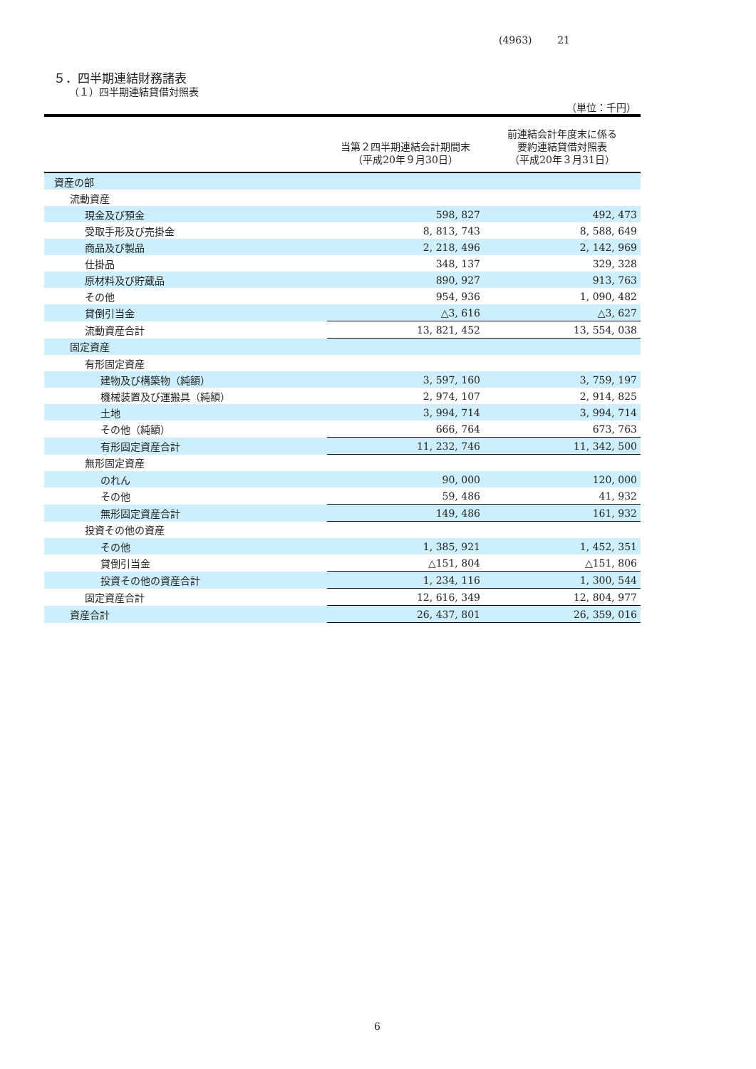(4963) 21
５．四半期連結財務諸表
（１）四半期連結貸借対照表
（単位：千円）
| | 当第２四半期連結会計期間末 （平成20年９月30日） | 前連結会計年度末に係る 要約連結貸借対照表 （平成20年３月31日） |
| --- | --- | --- |
| 資産の部 | | |
| 流動資産 | | |
| 現金及び預金 | 598, 827 | 492, 473 |
| 受取手形及び売掛金 | 8, 813, 743 | 8, 588, 649 |
| 商品及び製品 | 2, 218, 496 | 2, 142, 969 |
| 仕掛品 | 348, 137 | 329, 328 |
| 原材料及び貯蔵品 | 890, 927 | 913, 763 |
| その他 | 954, 936 | 1, 090, 482 |
| 貸倒引当金 | △3, 616 | △3, 627 |
| 流動資産合計 | 13, 821, 452 | 13, 554, 038 |
| 固定資産 | | |
| 有形固定資産 | | |
| 建物及び構築物（純額） | 3, 597, 160 | 3, 759, 197 |
| 機械装置及び運搬具（純額） | 2, 974, 107 | 2, 914, 825 |
| 土地 | 3, 994, 714 | 3, 994, 714 |
| その他（純額） | 666, 764 | 673, 763 |
| 有形固定資産合計 | 11, 232, 746 | 11, 342, 500 |
| 無形固定資産 | | |
| のれん | 90, 000 | 120, 000 |
| その他 | 59, 486 | 41, 932 |
| 無形固定資産合計 | 149, 486 | 161, 932 |
| 投資その他の資産 | | |
| その他 | 1, 385, 921 | 1, 452, 351 |
| 貸倒引当金 | △151, 804 | △151, 806 |
| 投資その他の資産合計 | 1, 234, 116 | 1, 300, 544 |
| 固定資産合計 | 12, 616, 349 | 12, 804, 977 |
| 資産合計 | 26, 437, 801 | 26, 359, 016 |
6